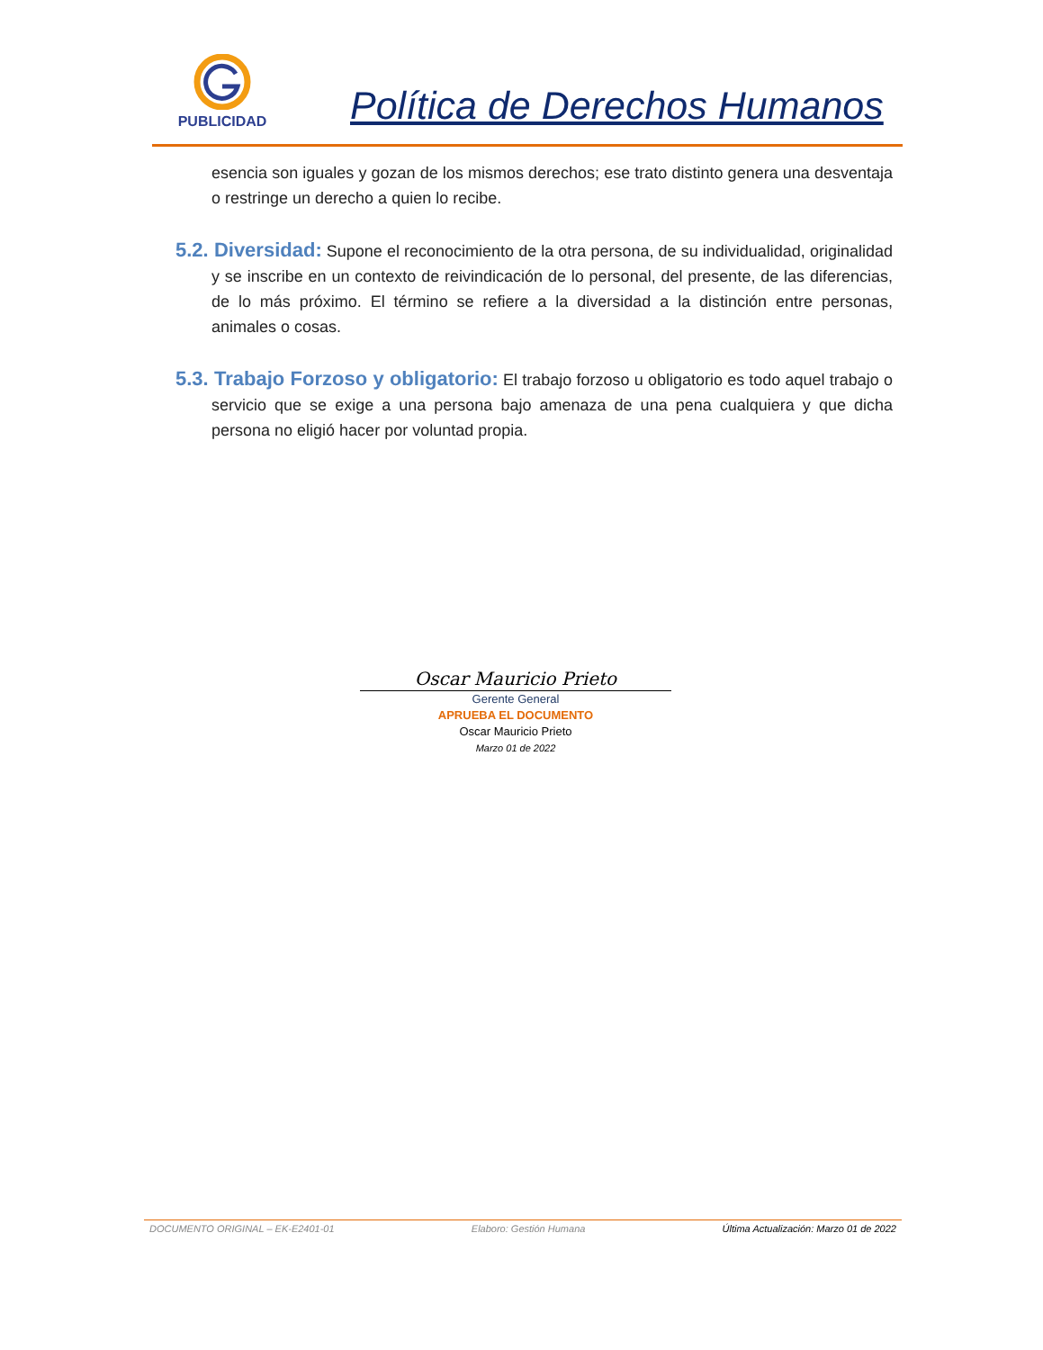PUBLICIDAD
Política de Derechos Humanos
esencia son iguales y gozan de los mismos derechos; ese trato distinto genera una desventaja o restringe un derecho a quien lo recibe.
5.2. Diversidad: Supone el reconocimiento de la otra persona, de su individualidad, originalidad y se inscribe en un contexto de reivindicación de lo personal, del presente, de las diferencias, de lo más próximo. El término se refiere a la diversidad a la distinción entre personas, animales o cosas.
5.3. Trabajo Forzoso y obligatorio: El trabajo forzoso u obligatorio es todo aquel trabajo o servicio que se exige a una persona bajo amenaza de una pena cualquiera y que dicha persona no eligió hacer por voluntad propia.
Oscar Mauricio Prieto
Gerente General
APRUEBA EL DOCUMENTO
Oscar Mauricio Prieto
Marzo 01 de 2022
DOCUMENTO ORIGINAL – EK-E2401-01 Elaboro: Gestión Humana Última Actualización: Marzo 01 de 2022